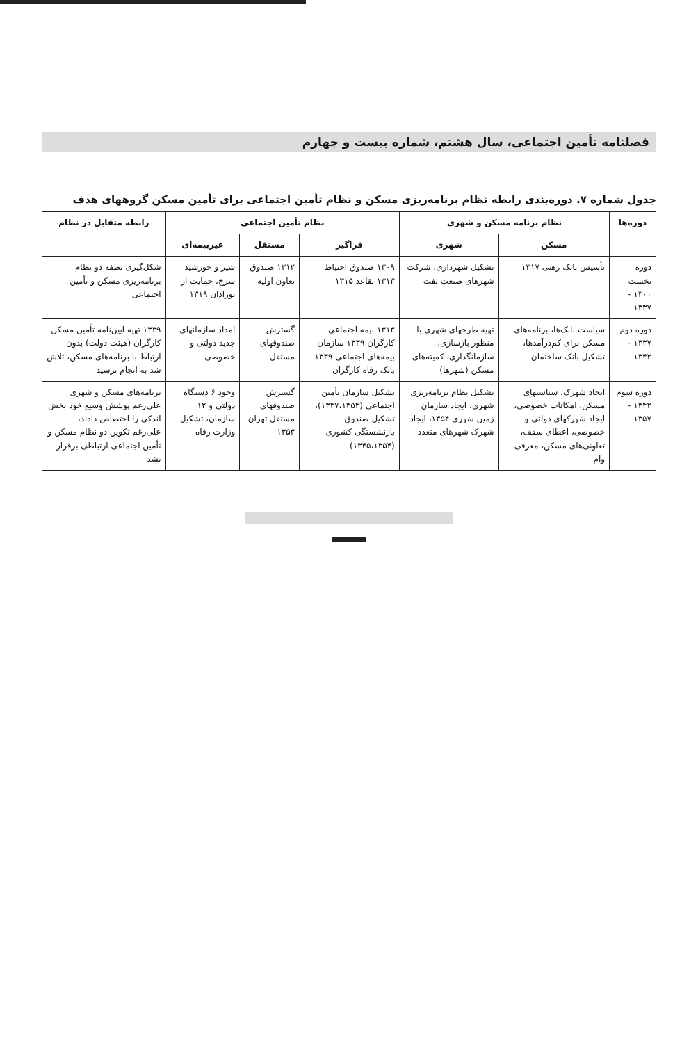فصلنامه تأمین اجتماعی، سال هشتم، شماره بیست و چهارم
جدول شماره ۷. دوره‌بندی رابطه نظام برنامه‌ریزی مسکن و نظام تأمین اجتماعی برای تأمین مسکن گروههای هدف
| دوره‌ها | نظام برنامه مسکن و شهری | | نظام تأمین اجتماعی | | | رابطه متقابل در نظام |
| --- | --- | --- | --- | --- | --- | --- |
| | مسکن | شهری | فراگیر | مستقل | غیربیمه‌ای | |
| دوره نخست ۱۳۰۰ - ۱۳۳۷ | تأسیس بانک رهنی ۱۳۱۷ | تشکیل شهرداری، شرکت شهرهای صنعت نفت | ۱۳۰۹ صندوق احتیاط ۱۳۱۳ تقاعد ۱۳۱۵ | ۱۳۱۲ صندوق تعاون اولیه | شیر و خورشید سرخ، حمایت از نوزادان ۱۳۱۹ | شکل‌گیری نطفه دو نظام برنامه‌ریزی مسکن و تأمین اجتماعی |
| دوره دوم ۱۳۳۷ - ۱۳۴۲ | سیاست بانک‌ها، برنامه‌های مسکن برای کم‌درآمدها، تشکیل بانک ساختمان | تهیه طرحهای شهری با منظور بازسازی، سازمانگذاری، کمیته‌های مسکن (شهرها) | ۱۳۱۳ بیمه اجتماعی کارگران ۱۳۳۹ سازمان بیمه‌های اجتماعی ۱۳۳۹ بانک رفاه کارگران | گسترش صندوقهای مستقل | امداد سازمانهای جدید دولتی و خصوصی | ۱۳۳۹ تهیه آیین‌نامه تأمین مسکن کارگران (هیئت دولت) بدون ارتباط با برنامه‌های مسکن، تلاش شد به انجام نرسید |
| دوره سوم ۱۳۴۲ - ۱۳۵۷ | ایجاد شهرک، سیاستهای مسکن، امکانات خصوصی، ایجاد شهرکهای دولتی و خصوصی، اعطای سقف، تعاونی‌های مسکن، معرفی وام | تشکیل نظام برنامه‌ریزی شهری، ایجاد سازمان زمین شهری ۱۳۵۴، ایجاد شهرک شهرهای متعدد | تشکیل سازمان تأمین اجتماعی (۱۳۴۷،۱۳۵۴)، تشکیل صندوق بازنشستگی کشوری (۱۳۴۵،۱۳۵۴) | گسترش صندوقهای مستقل تهران ۱۳۵۳ | وجود ۶ دستگاه دولتی و ۱۲ سازمان، تشکیل وزارت رفاه | برنامه‌های مسکن و شهری علی‌رغم پوشش وسیع خود بخش اندکی را اختصاص دادند، علی‌رغم تکوین دو نظام مسکن و تأمین اجتماعی ارتباطی برقرار نشد |